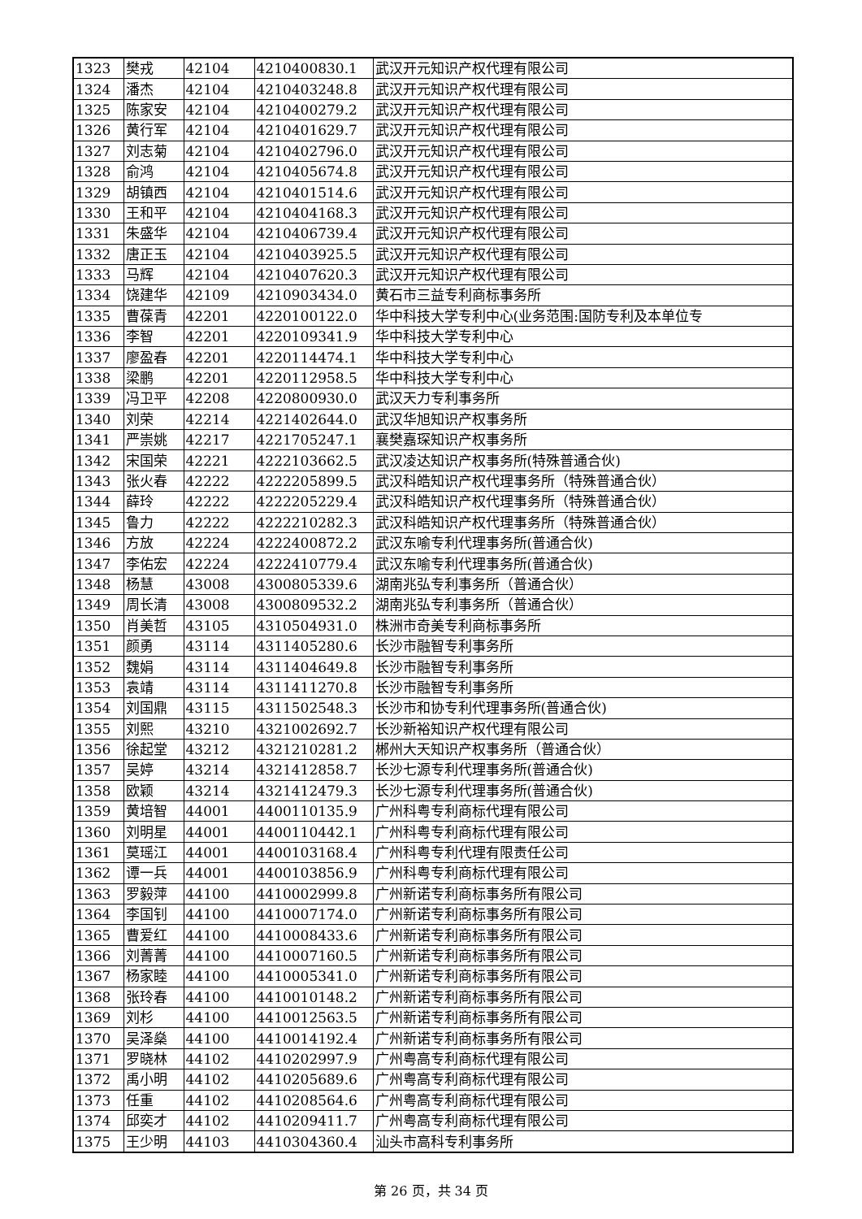| 1323 | 樊戎 | 42104 | 4210400830.1 | 武汉开元知识产权代理有限公司 |
| 1324 | 潘杰 | 42104 | 4210403248.8 | 武汉开元知识产权代理有限公司 |
| 1325 | 陈家安 | 42104 | 4210400279.2 | 武汉开元知识产权代理有限公司 |
| 1326 | 黄行军 | 42104 | 4210401629.7 | 武汉开元知识产权代理有限公司 |
| 1327 | 刘志菊 | 42104 | 4210402796.0 | 武汉开元知识产权代理有限公司 |
| 1328 | 俞鸿 | 42104 | 4210405674.8 | 武汉开元知识产权代理有限公司 |
| 1329 | 胡镇西 | 42104 | 4210401514.6 | 武汉开元知识产权代理有限公司 |
| 1330 | 王和平 | 42104 | 4210404168.3 | 武汉开元知识产权代理有限公司 |
| 1331 | 朱盛华 | 42104 | 4210406739.4 | 武汉开元知识产权代理有限公司 |
| 1332 | 唐正玉 | 42104 | 4210403925.5 | 武汉开元知识产权代理有限公司 |
| 1333 | 马辉 | 42104 | 4210407620.3 | 武汉开元知识产权代理有限公司 |
| 1334 | 饶建华 | 42109 | 4210903434.0 | 黄石市三益专利商标事务所 |
| 1335 | 曹葆青 | 42201 | 4220100122.0 | 华中科技大学专利中心(业务范围:国防专利及本单位专 |
| 1336 | 李智 | 42201 | 4220109341.9 | 华中科技大学专利中心 |
| 1337 | 廖盈春 | 42201 | 4220114474.1 | 华中科技大学专利中心 |
| 1338 | 梁鹏 | 42201 | 4220112958.5 | 华中科技大学专利中心 |
| 1339 | 冯卫平 | 42208 | 4220800930.0 | 武汉天力专利事务所 |
| 1340 | 刘荣 | 42214 | 4221402644.0 | 武汉华旭知识产权事务所 |
| 1341 | 严崇姚 | 42217 | 4221705247.1 | 襄樊嘉琛知识产权事务所 |
| 1342 | 宋国荣 | 42221 | 4222103662.5 | 武汉凌达知识产权事务所(特殊普通合伙) |
| 1343 | 张火春 | 42222 | 4222205899.5 | 武汉科皓知识产权代理事务所（特殊普通合伙） |
| 1344 | 薛玲 | 42222 | 4222205229.4 | 武汉科皓知识产权代理事务所（特殊普通合伙） |
| 1345 | 鲁力 | 42222 | 4222210282.3 | 武汉科皓知识产权代理事务所（特殊普通合伙） |
| 1346 | 方放 | 42224 | 4222400872.2 | 武汉东喻专利代理事务所(普通合伙) |
| 1347 | 李佑宏 | 42224 | 4222410779.4 | 武汉东喻专利代理事务所(普通合伙) |
| 1348 | 杨慧 | 43008 | 4300805339.6 | 湖南兆弘专利事务所（普通合伙） |
| 1349 | 周长清 | 43008 | 4300809532.2 | 湖南兆弘专利事务所（普通合伙） |
| 1350 | 肖美哲 | 43105 | 4310504931.0 | 株洲市奇美专利商标事务所 |
| 1351 | 颜勇 | 43114 | 4311405280.6 | 长沙市融智专利事务所 |
| 1352 | 魏娟 | 43114 | 4311404649.8 | 长沙市融智专利事务所 |
| 1353 | 袁靖 | 43114 | 4311411270.8 | 长沙市融智专利事务所 |
| 1354 | 刘国鼎 | 43115 | 4311502548.3 | 长沙市和协专利代理事务所(普通合伙) |
| 1355 | 刘熙 | 43210 | 4321002692.7 | 长沙新裕知识产权代理有限公司 |
| 1356 | 徐起堂 | 43212 | 4321210281.2 | 郴州大天知识产权事务所（普通合伙） |
| 1357 | 吴婷 | 43214 | 4321412858.7 | 长沙七源专利代理事务所(普通合伙) |
| 1358 | 欧颖 | 43214 | 4321412479.3 | 长沙七源专利代理事务所(普通合伙) |
| 1359 | 黄培智 | 44001 | 4400110135.9 | 广州科粤专利商标代理有限公司 |
| 1360 | 刘明星 | 44001 | 4400110442.1 | 广州科粤专利商标代理有限公司 |
| 1361 | 莫瑶江 | 44001 | 4400103168.4 | 广州科粤专利代理有限责任公司 |
| 1362 | 谭一兵 | 44001 | 4400103856.9 | 广州科粤专利商标代理有限公司 |
| 1363 | 罗毅萍 | 44100 | 4410002999.8 | 广州新诺专利商标事务所有限公司 |
| 1364 | 李国钊 | 44100 | 4410007174.0 | 广州新诺专利商标事务所有限公司 |
| 1365 | 曹爱红 | 44100 | 4410008433.6 | 广州新诺专利商标事务所有限公司 |
| 1366 | 刘菁菁 | 44100 | 4410007160.5 | 广州新诺专利商标事务所有限公司 |
| 1367 | 杨家睦 | 44100 | 4410005341.0 | 广州新诺专利商标事务所有限公司 |
| 1368 | 张玲春 | 44100 | 4410010148.2 | 广州新诺专利商标事务所有限公司 |
| 1369 | 刘杉 | 44100 | 4410012563.5 | 广州新诺专利商标事务所有限公司 |
| 1370 | 吴泽燊 | 44100 | 4410014192.4 | 广州新诺专利商标事务所有限公司 |
| 1371 | 罗晓林 | 44102 | 4410202997.9 | 广州粤高专利商标代理有限公司 |
| 1372 | 禹小明 | 44102 | 4410205689.6 | 广州粤高专利商标代理有限公司 |
| 1373 | 任重 | 44102 | 4410208564.6 | 广州粤高专利商标代理有限公司 |
| 1374 | 邱奕才 | 44102 | 4410209411.7 | 广州粤高专利商标代理有限公司 |
| 1375 | 王少明 | 44103 | 4410304360.4 | 汕头市高科专利事务所 |
第 26 页，共 34 页